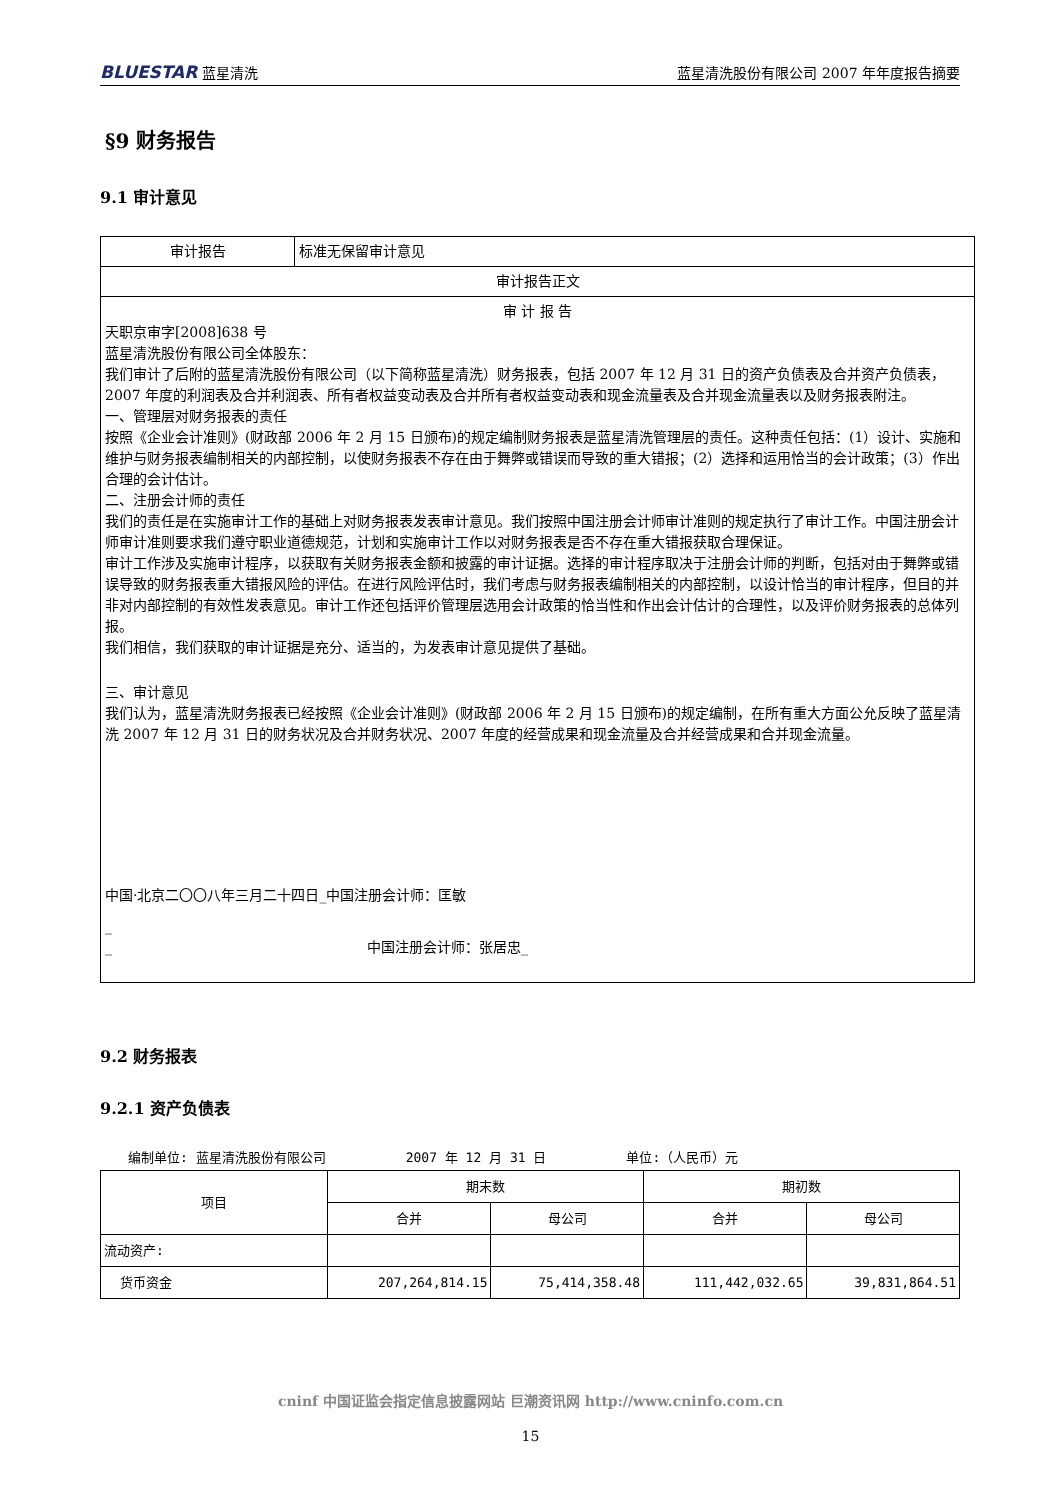BLUESTAR 蓝星清洗 蓝星清洗股份有限公司 2007 年年度报告摘要
§9 财务报告
9.1 审计意见
| 审计报告 | 标准无保留审计意见 |
| 审计报告正文 | |
| 审 计 报 告 天职京审字[2008]638 号 蓝星清洗股份有限公司全体股东： 我们审计了后附的蓝星清洗股份有限公司（以下简称蓝星清洗）财务报表，包括 2007 年 12 月 31 日的资产负债表及合并资产负债表，2007 年度的利润表及合并利润表、所有者权益变动表及合并所有者权益变动表和现金流量表及合并现金流量表以及财务报表附注。 一、管理层对财务报表的责任 按照《企业会计准则》(财政部 2006 年 2 月 15 日颁布)的规定编制财务报表是蓝星清洗管理层的责任。这种责任包括：(1）设计、实施和维护与财务报表编制相关的内部控制，以使财务报表不存在由于舞弊或错误而导致的重大错报；(2）选择和运用恰当的会计政策；(3）作出合理的会计估计。 二、注册会计师的责任 我们的责任是在实施审计工作的基础上对财务报表发表审计意见。我们按照中国注册会计师审计准则的规定执行了审计工作。中国注册会计师审计准则要求我们遵守职业道德规范，计划和实施审计工作以对财务报表是否不存在重大错报获取合理保证。 审计工作涉及实施审计程序，以获取有关财务报表金额和披露的审计证据。选择的审计程序取决于注册会计师的判断，包括对由于舞弊或错误导致的财务报表重大错报风险的评估。在进行风险评估时，我们考虑与财务报表编制相关的内部控制，以设计恰当的审计程序，但目的并非对内部控制的有效性发表意见。审计工作还包括评价管理层选用会计政策的恰当性和作出会计估计的合理性，以及评价财务报表的总体列报。 我们相信，我们获取的审计证据是充分、适当的，为发表审计意见提供了基础。 三、审计意见 我们认为，蓝星清洗财务报表已经按照《企业会计准则》(财政部 2006 年 2 月 15 日颁布)的规定编制，在所有重大方面公允反映了蓝星清洗 2007 年 12 月 31 日的财务状况及合并财务状况、2007 年度的经营成果和现金流量及合并经营成果和合并现金流量。 中国·北京二〇〇八年三月二十四日_中国注册会计师：匡敏 _ _ 中国注册会计师：张居忠_ | |
9.2 财务报表
9.2.1 资产负债表
编制单位: 蓝星清洗股份有限公司 2007 年 12 月 31 日 单位:（人民币）元
| 项目 | 期末数 | | 期初数 | |
| --- | --- | --- | --- | --- |
| | 合并 | 母公司 | 合并 | 母公司 |
| 流动资产: | | | | |
| 货币资金 | 207,264,814.15 | 75,414,358.48 | 111,442,032.65 | 39,831,864.51 |
cninf 中国证监会指定信息披露网站 巨潮资讯网 http://www.cninfo.com.cn
15